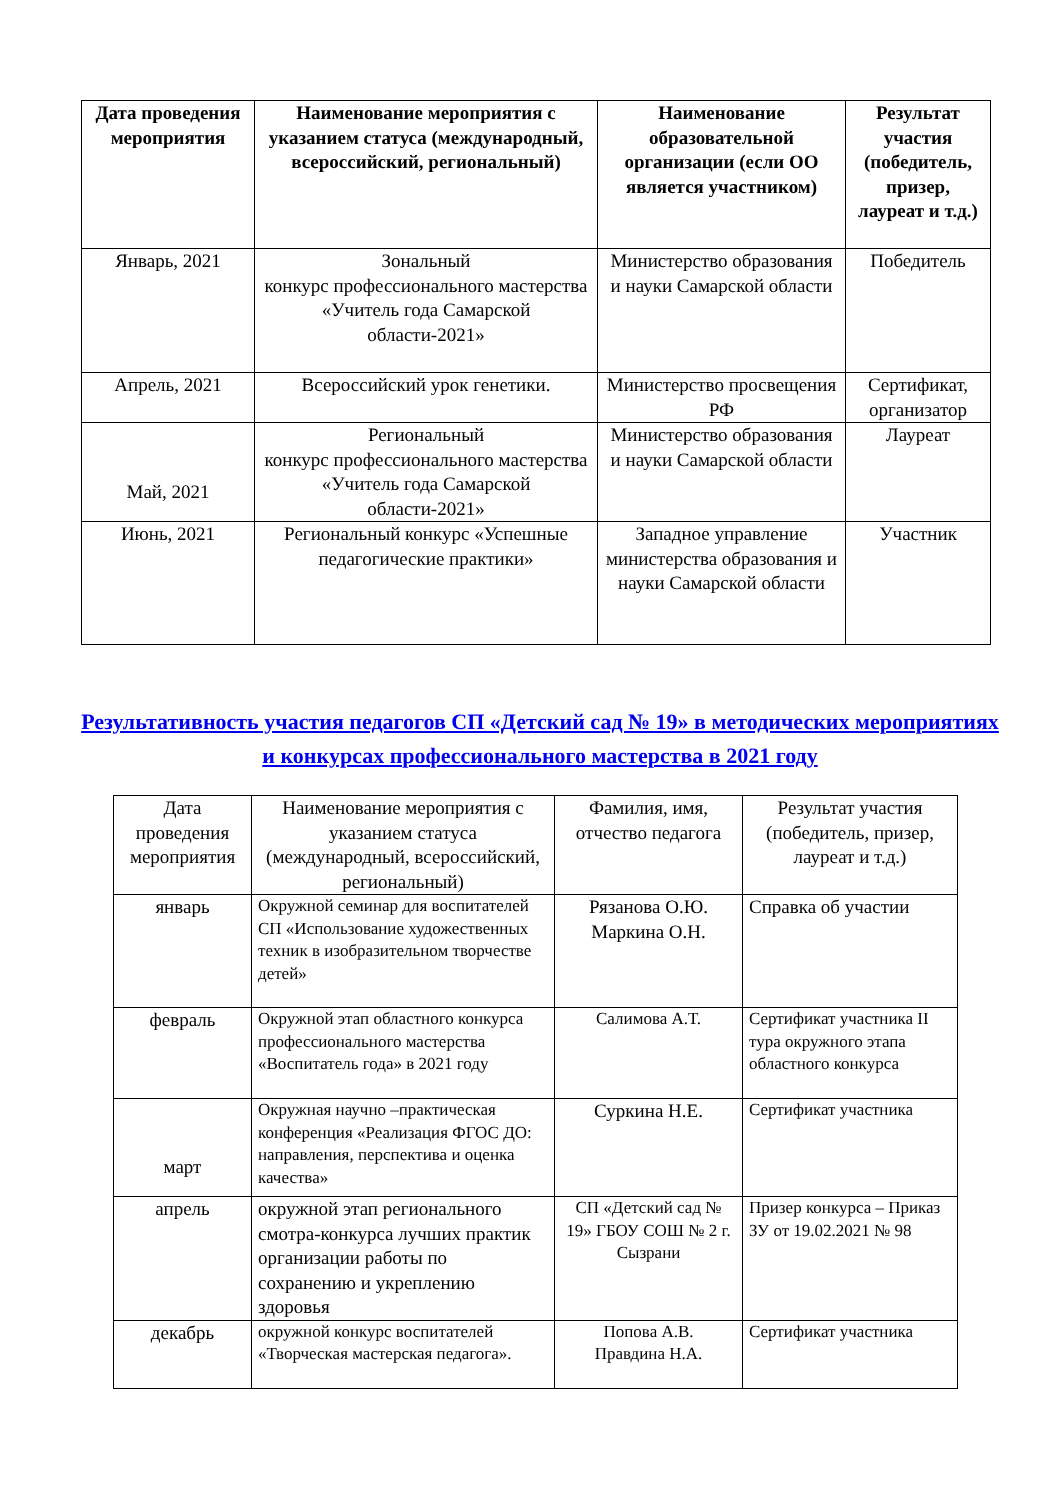| Дата проведения мероприятия | Наименование мероприятия с указанием статуса (международный, всероссийский, региональный) | Наименование образовательной организации (если ОО является участником) | Результат участия (победитель, призер, лауреат и т.д.) |
| --- | --- | --- | --- |
| Январь, 2021 | Зональный конкурс профессионального мастерства «Учитель года Самарской области-2021» | Министерство образования и науки Самарской области | Победитель |
| Апрель, 2021 | Всероссийский урок генетики. | Министерство просвещения РФ | Сертификат, организатор |
| Май, 2021 | Региональный конкурс профессионального мастерства «Учитель года Самарской области-2021» | Министерство образования и науки Самарской области | Лауреат |
| Июнь, 2021 | Региональный конкурс «Успешные педагогические практики» | Западное управление министерства образования и науки Самарской области | Участник |
Результативность участия педагогов СП «Детский сад № 19» в методических мероприятиях и конкурсах профессионального мастерства в 2021 году
| Дата проведения мероприятия | Наименование мероприятия с указанием статуса (международный, всероссийский, региональный) | Фамилия, имя, отчество педагога | Результат участия (победитель, призер, лауреат и т.д.) |
| --- | --- | --- | --- |
| январь | Окружной семинар для воспитателей СП «Использование художественных техник в изобразительном творчестве детей» | Рязанова О.Ю. Маркина О.Н. | Справка об участии |
| февраль | Окружной этап областного конкурса профессионального мастерства «Воспитатель года» в 2021 году | Салимова А.Т. | Сертификат участника II тура окружного этапа областного конкурса |
| март | Окружная научно –практическая конференция «Реализация ФГОС ДО: направления, перспектива и оценка качества» | Суркина Н.Е. | Сертификат участника |
| апрель | окружной этап регионального смотра-конкурса лучших практик организации работы по сохранению и укреплению здоровья | СП «Детский сад № 19» ГБОУ СОШ № 2 г. Сызрани | Призер конкурса – Приказ ЗУ от 19.02.2021 № 98 |
| декабрь | окружной конкурс воспитателей «Творческая мастерская педагога». | Попова А.В. Правдина Н.А. | Сертификат участника |